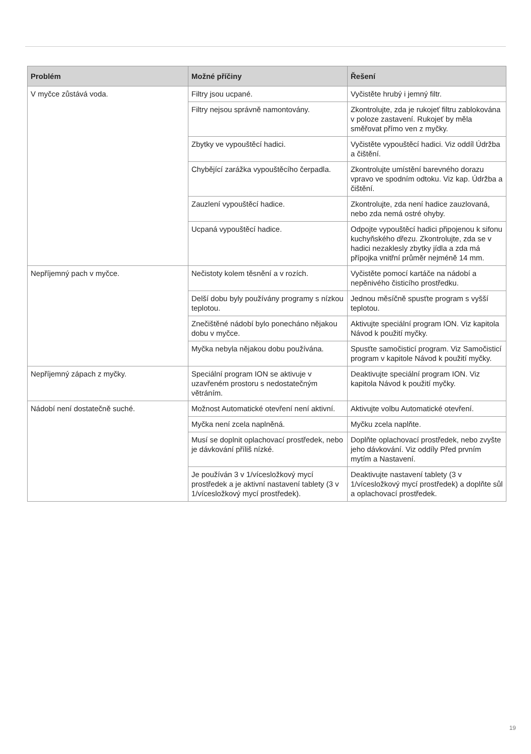| Problém | Možné příčiny | Řešení |
| --- | --- | --- |
| V myčce zůstává voda. | Filtry jsou ucpané. | Vyčistěte hrubý i jemný filtr. |
| | Filtry nejsou správně namontovány. | Zkontrolujte, zda je rukojeť filtru zablokována v poloze zastavení. Rukojeť by měla směřovat přímo ven z myčky. |
| | Zbytky ve vypouštěcí hadici. | Vyčistěte vypouštěcí hadici. Viz oddíl Údržba a čištění. |
| | Chybějící zarážka vypouštěcího čerpadla. | Zkontrolujte umístění barevného dorazu vpravo ve spodním odtoku. Viz kap. Údržba a čištění. |
| | Zauzlení vypouštěcí hadice. | Zkontrolujte, zda není hadice zauzlovaná, nebo zda nemá ostré ohyby. |
| | Ucpaná vypouštěcí hadice. | Odpojte vypouštěcí hadici připojenou k sifonu kuchyňského dřezu. Zkontrolujte, zda se v hadici nezaklesly zbytky jídla a zda má přípojka vnitřní průměr nejméně 14 mm. |
| Nepříjemný pach v myčce. | Nečistoty kolem těsnění a v rozích. | Vyčistěte pomocí kartáče na nádobí a nepěnivého čisticího prostředku. |
| | Delší dobu byly používány programy s nízkou teplotou. | Jednou měsíčně spusťte program s vyšší teplotou. |
| | Znečištěné nádobí bylo ponecháno nějakou dobu v myčce. | Aktivujte speciální program ION. Viz kapitola Návod k použití myčky. |
| | Myčka nebyla nějakou dobu používána. | Spusťte samočisticí program. Viz Samočisticí program v kapitole Návod k použití myčky. |
| Nepříjemný zápach z myčky. | Speciální program ION se aktivuje v uzavřeném prostoru s nedostatečným větráním. | Deaktivujte speciální program ION. Viz kapitola Návod k použití myčky. |
| Nádobí není dostatečně suché. | Možnost Automatické otevření není aktivní. | Aktivujte volbu Automatické otevření. |
| | Myčka není zcela naplněná. | Myčku zcela naplňte. |
| | Musí se doplnit oplachovací prostředek, nebo je dávkování příliš nízké. | Doplňte oplachovací prostředek, nebo zvyšte jeho dávkování. Viz oddíly Před prvním mytím a Nastavení. |
| | Je používán 3 v 1/vícesložkový mycí prostředek a je aktivní nastavení tablety (3 v 1/vícesložkový mycí prostředek). | Deaktivujte nastavení tablety (3 v 1/vícesložkový mycí prostředek) a doplňte sůl a oplachovací prostředek. |
19